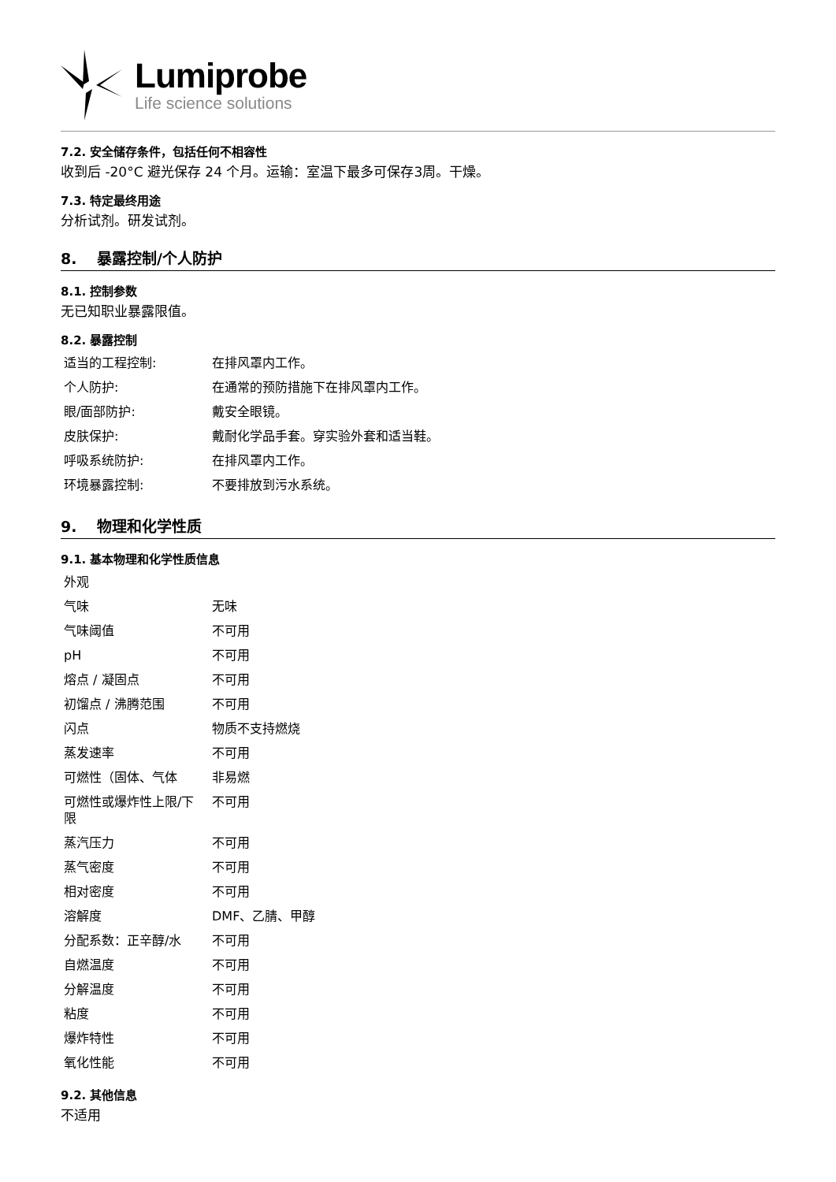Lumiprobe
Life science solutions
7.2. 安全储存条件，包括任何不相容性
收到后 -20°C 避光保存 24 个月。运输：室温下最多可保存3周。干燥。
7.3. 特定最终用途
分析试剂。研发试剂。
8. 暴露控制/个人防护
8.1. 控制参数
无已知职业暴露限值。
8.2. 暴露控制
| 适当的工程控制: | 在排风罩内工作。 |
| 个人防护: | 在通常的预防措施下在排风罩内工作。 |
| 眼/面部防护: | 戴安全眼镜。 |
| 皮肤保护: | 戴耐化学品手套。穿实验外套和适当鞋。 |
| 呼吸系统防护: | 在排风罩内工作。 |
| 环境暴露控制: | 不要排放到污水系统。 |
9. 物理和化学性质
9.1. 基本物理和化学性质信息
| 外观 | |
| 气味 | 无味 |
| 气味阈值 | 不可用 |
| pH | 不可用 |
| 熔点 / 凝固点 | 不可用 |
| 初馏点 / 沸腾范围 | 不可用 |
| 闪点 | 物质不支持燃烧 |
| 蒸发速率 | 不可用 |
| 可燃性（固体、气体 | 非易燃 |
| 可燃性或爆炸性上限/下限 | 不可用 |
| 蒸汽压力 | 不可用 |
| 蒸气密度 | 不可用 |
| 相对密度 | 不可用 |
| 溶解度 | DMF、乙腈、甲醇 |
| 分配系数：正辛醇/水 | 不可用 |
| 自燃温度 | 不可用 |
| 分解温度 | 不可用 |
| 粘度 | 不可用 |
| 爆炸特性 | 不可用 |
| 氧化性能 | 不可用 |
9.2. 其他信息
不适用